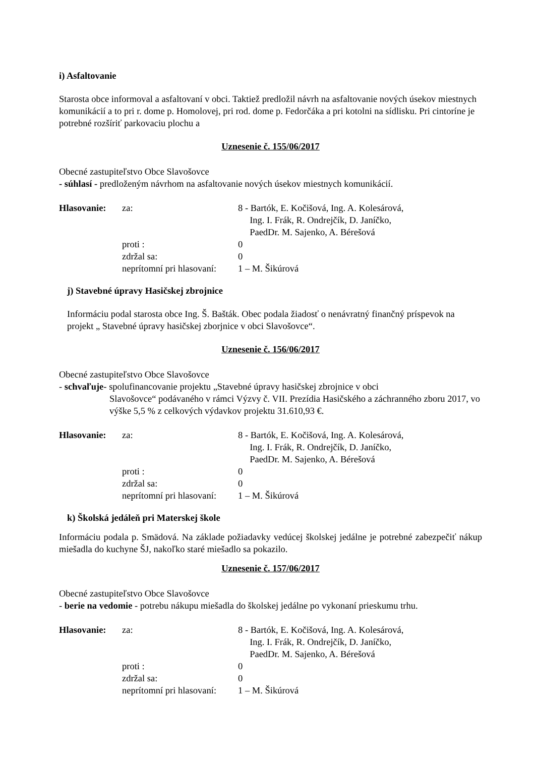i) Asfaltovanie
Starosta obce informoval a asfaltovaní v obci. Taktiež predložil návrh na asfaltovanie nových úsekov miestnych komunikácií a to pri r. dome p. Homolovej, pri rod. dome p. Fedorčáka a pri kotolni na sídlisku. Pri cintoríne je potrebné rozšíriť parkovaciu plochu a
Uznesenie č. 155/06/2017
Obecné zastupiteľstvo Obce Slavošovce
- súhlasí - predloženým návrhom na asfaltovanie nových úsekov miestnych komunikácií.
Hlasovanie: za: 8 - Bartók, E. Kočišová, Ing. A. Kolesárová,
Ing. I. Frák, R. Ondrejčík, D. Janíčko,
PaedDr. M. Sajenko, A. Bérešová proti : 0 zdržal sa: 0 neprítomní pri hlasovaní: 1 – M. Šikúrová
j) Stavebné úpravy Hasičskej zbrojnice
Informáciu podal starosta obce Ing. Š. Bašták. Obec podala žiadosť o nenávratný finančný príspevok na projekt „ Stavebné úpravy hasičskej zborjnice v obci Slavošovce“.
Uznesenie č. 156/06/2017
Obecné zastupiteľstvo Obce Slavošovce
- schvaľuje- spolufinancovanie projektu „Stavebné úpravy hasičskej zbrojnice v obci
Slavošovce“ podávaného v rámci Výzvy č. VII. Prezídia Hasičského a záchranného zboru 2017, vo výške 5,5 % z celkových výdavkov projektu 31.610,93 €.
Hlasovanie: za: 8 - Bartók, E. Kočišová, Ing. A. Kolesárová,
Ing. I. Frák, R. Ondrejčík, D. Janíčko,
PaedDr. M. Sajenko, A. Bérešová proti : 0 zdržal sa: 0 neprítomní pri hlasovaní: 1 – M. Šikúrová
k) Školská jedáleň pri Materskej škole
Informáciu podala p. Smädová. Na základe požiadavky vedúcej školskej jedálne je potrebné zabezpečiť nákup miešadla do kuchyne ŠJ, nakoľko staré miešadlo sa pokazilo.
Uznesenie č. 157/06/2017
Obecné zastupiteľstvo Obce Slavošovce
- berie na vedomie - potrebu nákupu miešadla do školskej jedálne po vykonaní prieskumu trhu.
Hlasovanie: za: 8 - Bartók, E. Kočišová, Ing. A. Kolesárová,
Ing. I. Frák, R. Ondrejčík, D. Janíčko,
PaedDr. M. Sajenko, A. Bérešová proti : 0 zdržal sa: 0 neprítomní pri hlasovaní: 1 – M. Šikúrová